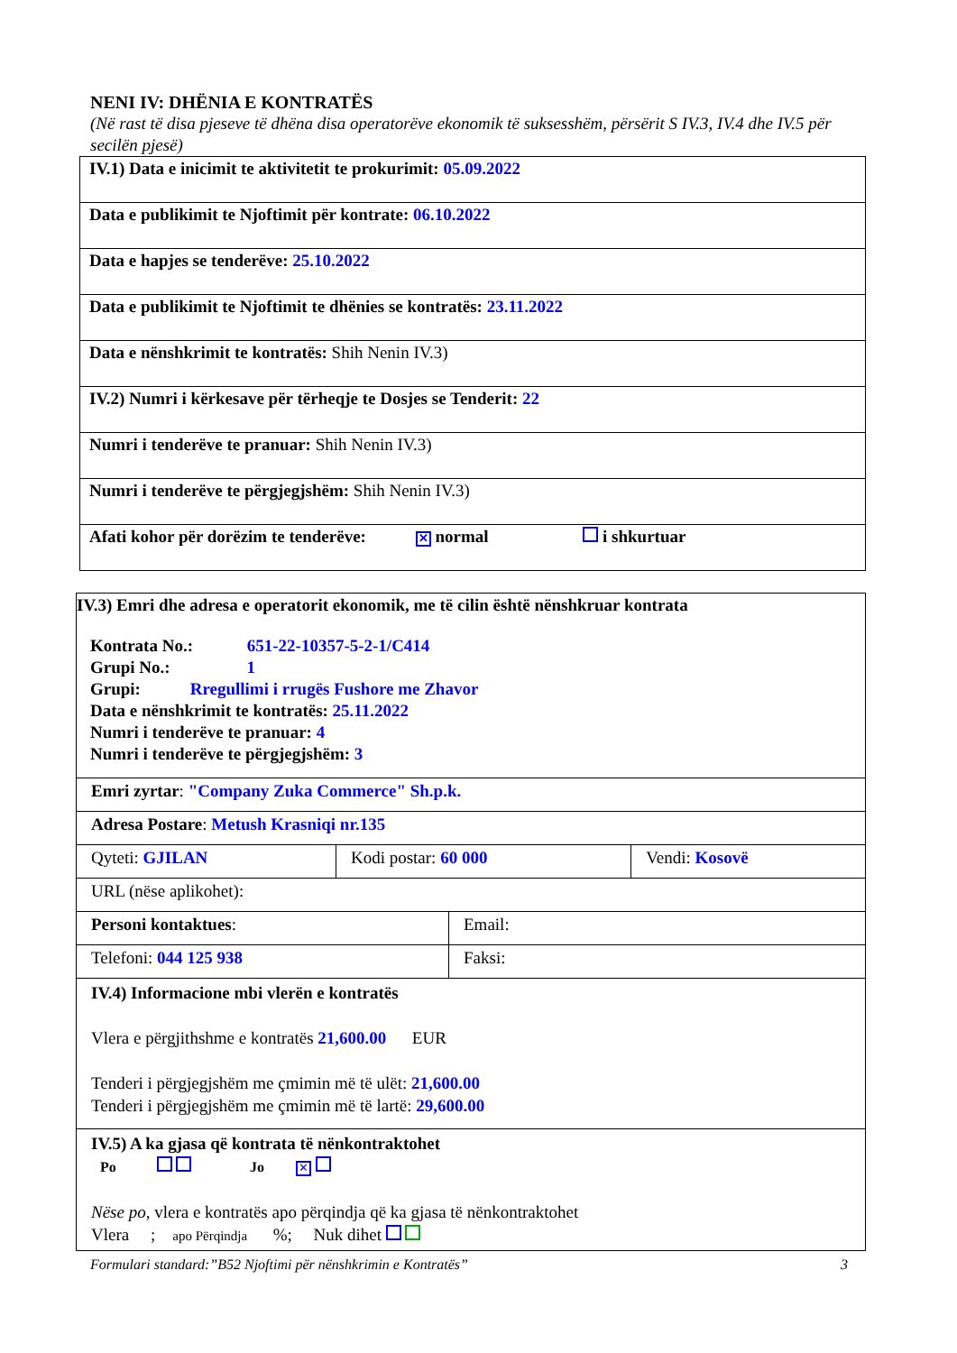NENI IV: DHËNIA E KONTRATËS
(Në rast të disa pjeseve të dhëna disa operatorëve ekonomik të suksesshëm, përsërit S IV.3, IV.4 dhe IV.5 për secilën pjesë)
| IV.1) Data e inicimit te aktivitetit te prokurimit: 05.09.2022 |
| Data e publikimit te Njoftimit për kontrate: 06.10.2022 |
| Data e hapjes se tenderëve: 25.10.2022 |
| Data e publikimit te Njoftimit te dhënies se kontratës: 23.11.2022 |
| Data e nënshkrimit te kontratës: Shih Nenin IV.3) |
| IV.2) Numri i kërkesave për tërheqje te Dosjes se Tenderit: 22 |
| Numri i tenderëve te pranuar: Shih Nenin IV.3) |
| Numri i tenderëve te përgjegjshëm: Shih Nenin IV.3) |
| Afati kohor për dorëzim te tenderëve: ✕ normal i shkurtuar |
| IV.3) Emri dhe adresa e operatorit ekonomik, me të cilin është nënshkruar kontrata Kontrata No.: 651-22-10357-5-2-1/C414 Grupi No.: 1 Grupi: Rregullimi i rrugës Fushore me Zhavor Data e nënshkrimit te kontratës: 25.11.2022 Numri i tenderëve te pranuar: 4 Numri i tenderëve te përgjegjshëm: 3 | | |
| Emri zyrtar : "Company Zuka Commerce" Sh.p.k. | | |
| Adresa Postare : Metush Krasniqi nr.135 | | |
| Qyteti: GJILAN | Kodi postar: 60 000 | Vendi: Kosovë |
| URL (nëse aplikohet): | | |
| Personi kontaktues : | Email: |
| Telefoni: 044 125 938 | Faksi: |
| IV.4) Informacione mbi vlerën e kontratës Vlera e përgjithshme e kontratës 21,600.00 EUR Tenderi i përgjegjshëm me çmimin më të ulët: 21,600.00 Tenderi i përgjegjshëm me çmimin më të lartë: 29,600.00 | |
| IV.5) A ka gjasa që kontrata të nënkontraktohet Po Jo ✕ Nëse po, vlera e kontratës apo përqindja që ka gjasa të nënkontraktohet Vlera ; apo Përqindja %; Nuk dihet | |
Formulari standard:”B52 Njoftimi për nënshkrimin e Kontratës” 3